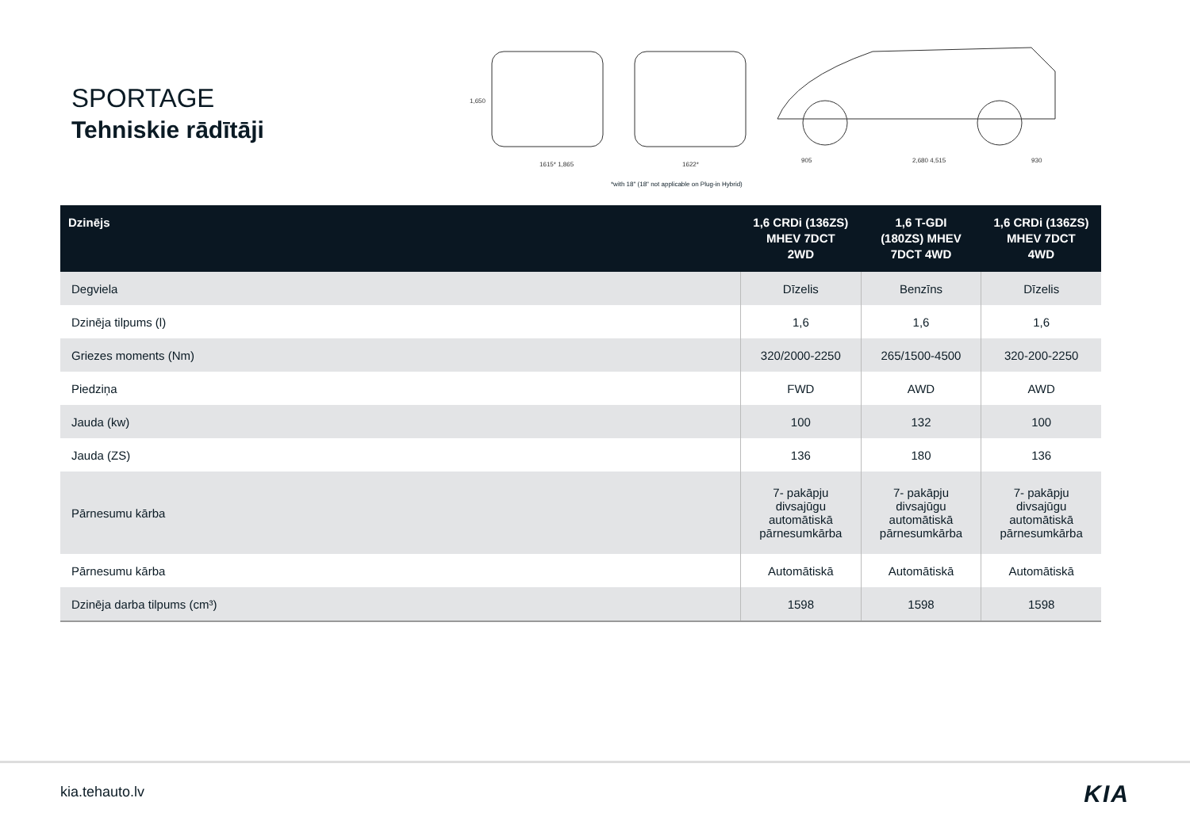SPORTAGE
Tehniskie rādītāji
1615* 1,865
1622*
905
2,680 4,515
930
1,650
*with 18" (18" not applicable on Plug-in Hybrid)
| Dzinējs | 1,6 CRDi (136ZS) MHEV 7DCT 2WD | 1,6 T-GDI (180ZS) MHEV 7DCT 4WD | 1,6 CRDi (136ZS) MHEV 7DCT 4WD |
| --- | --- | --- | --- |
| Degviela | Dīzelis | Benzīns | Dīzelis |
| Dzinēja tilpums (l) | 1,6 | 1,6 | 1,6 |
| Griezes moments (Nm) | 320/2000-2250 | 265/1500-4500 | 320-200-2250 |
| Piedziņa | FWD | AWD | AWD |
| Jauda (kw) | 100 | 132 | 100 |
| Jauda (ZS) | 136 | 180 | 136 |
| Pārnesumu kārba | 7- pakāpju divsajūgu automātiskā pārnesumkārba | 7- pakāpju divsajūgu automātiskā pārnesumkārba | 7- pakāpju divsajūgu automātiskā pārnesumkārba |
| Pārnesumu kārba | Automātiskā | Automātiskā | Automātiskā |
| Dzinēja darba tilpums (cm³) | 1598 | 1598 | 1598 |
kia.tehauto.lv KIA